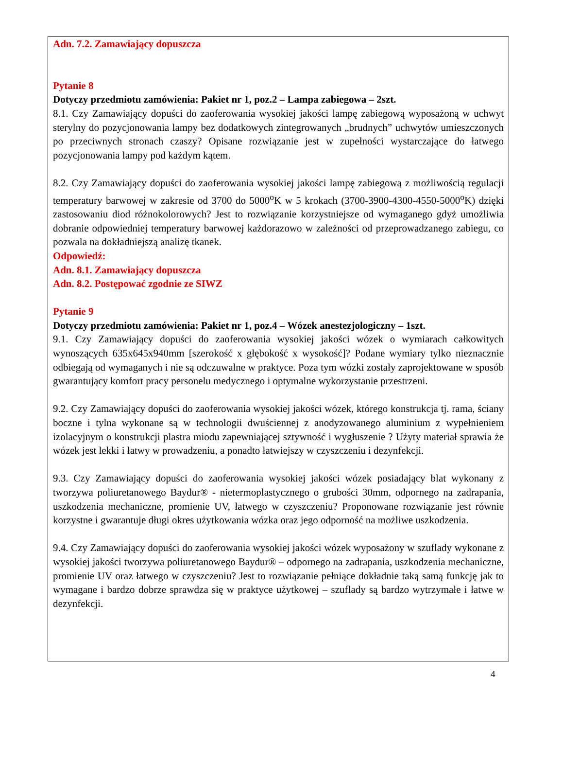Adn. 7.2. Zamawiający dopuszcza
Pytanie 8
Dotyczy przedmiotu zamówienia: Pakiet nr 1, poz.2 – Lampa zabiegowa – 2szt.
8.1. Czy Zamawiający dopuści do zaoferowania wysokiej jakości lampę zabiegową wyposażoną w uchwyt sterylny do pozycjonowania lampy bez dodatkowych zintegrowanych „brudnych” uchwytów umieszczonych po przeciwnych stronach czaszy? Opisane rozwiązanie jest w zupełności wystarczające do łatwego pozycjonowania lampy pod każdym kątem.
8.2. Czy Zamawiający dopuści do zaoferowania wysokiej jakości lampę zabiegową z możliwością regulacji temperatury barwowej w zakresie od 3700 do 5000<sup>o</sup>K w 5 krokach (3700-3900-4300-4550-5000<sup>o</sup>K) dzięki zastosowaniu diod różnokolorowych? Jest to rozwiązanie korzystniejsze od wymaganego gdyż umożliwia dobranie odpowiedniej temperatury barwowej każdorazowo w zależności od przeprowadzanego zabiegu, co pozwala na dokładniejszą analizę tkanek.
Odpowiedź:
Adn. 8.1. Zamawiający dopuszcza
Adn. 8.2. Postępować zgodnie ze SIWZ
Pytanie 9
Dotyczy przedmiotu zamówienia: Pakiet nr 1, poz.4 – Wózek anestezjologiczny – 1szt.
9.1. Czy Zamawiający dopuści do zaoferowania wysokiej jakości wózek o wymiarach całkowitych wynoszących 635x645x940mm [szerokość x głębokość x wysokość]? Podane wymiary tylko nieznacznie odbiegają od wymaganych i nie są odczuwalne w praktyce. Poza tym wózki zostały zaprojektowane w sposób gwarantujący komfort pracy personelu medycznego i optymalne wykorzystanie przestrzeni.
9.2. Czy Zamawiający dopuści do zaoferowania wysokiej jakości wózek, którego konstrukcja tj. rama, ściany boczne i tylna wykonane są w technologii dwuściennej z anodyzowanego aluminium z wypełnieniem izolacyjnym o konstrukcji plastra miodu zapewniającej sztywność i wygłuszenie ? Użyty materiał sprawia że wózek jest lekki i łatwy w prowadzeniu, a ponadto łatwiejszy w czyszczeniu i dezynfekcji.
9.3. Czy Zamawiający dopuści do zaoferowania wysokiej jakości wózek posiadający blat wykonany z tworzywa poliuretanowego Baydur® - nietermoplastycznego o grubości 30mm, odpornego na zadrapania, uszkodzenia mechaniczne, promienie UV, łatwego w czyszczeniu? Proponowane rozwiązanie jest równie korzystne i gwarantuje długi okres użytkowania wózka oraz jego odporność na możliwe uszkodzenia.
9.4. Czy Zamawiający dopuści do zaoferowania wysokiej jakości wózek wyposażony w szuflady wykonane z wysokiej jakości tworzywa poliuretanowego Baydur® – odpornego na zadrapania, uszkodzenia mechaniczne, promienie UV oraz łatwego w czyszczeniu? Jest to rozwiązanie pełniące dokładnie taką samą funkcję jak to wymagane i bardzo dobrze sprawdza się w praktyce użytkowej – szuflady są bardzo wytrzymałe i łatwe w dezynfekcji.
4